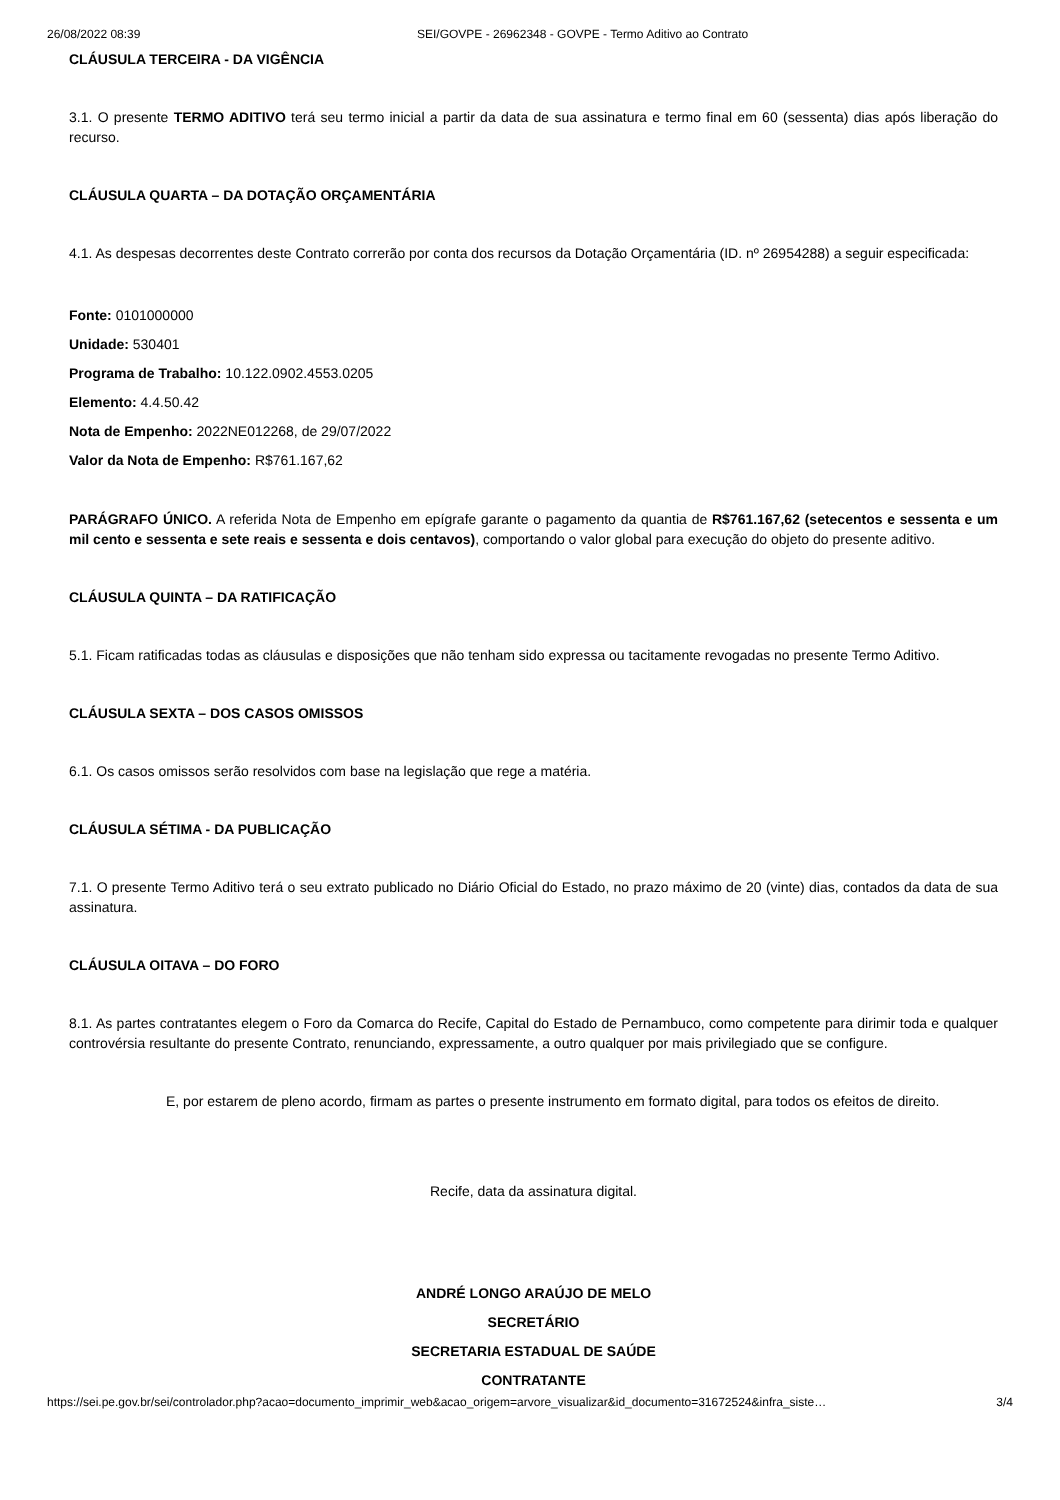26/08/2022 08:39 SEI/GOVPE - 26962348 - GOVPE - Termo Aditivo ao Contrato
CLÁUSULA TERCEIRA - DA VIGÊNCIA
3.1. O presente TERMO ADITIVO terá seu termo inicial a partir da data de sua assinatura e termo final em 60 (sessenta) dias após liberação do recurso.
CLÁUSULA QUARTA – DA DOTAÇÃO ORÇAMENTÁRIA
4.1. As despesas decorrentes deste Contrato correrão por conta dos recursos da Dotação Orçamentária (ID. nº 26954288) a seguir especificada:
Fonte: 0101000000
Unidade: 530401
Programa de Trabalho: 10.122.0902.4553.0205
Elemento: 4.4.50.42
Nota de Empenho: 2022NE012268, de 29/07/2022
Valor da Nota de Empenho: R$761.167,62
PARÁGRAFO ÚNICO. A referida Nota de Empenho em epígrafe garante o pagamento da quantia de R$761.167,62 (setecentos e sessenta e um mil cento e sessenta e sete reais e sessenta e dois centavos), comportando o valor global para execução do objeto do presente aditivo.
CLÁUSULA QUINTA – DA RATIFICAÇÃO
5.1. Ficam ratificadas todas as cláusulas e disposições que não tenham sido expressa ou tacitamente revogadas no presente Termo Aditivo.
CLÁUSULA SEXTA – DOS CASOS OMISSOS
6.1. Os casos omissos serão resolvidos com base na legislação que rege a matéria.
CLÁUSULA SÉTIMA - DA PUBLICAÇÃO
7.1. O presente Termo Aditivo terá o seu extrato publicado no Diário Oficial do Estado, no prazo máximo de 20 (vinte) dias, contados da data de sua assinatura.
CLÁUSULA OITAVA – DO FORO
8.1. As partes contratantes elegem o Foro da Comarca do Recife, Capital do Estado de Pernambuco, como competente para dirimir toda e qualquer controvérsia resultante do presente Contrato, renunciando, expressamente, a outro qualquer por mais privilegiado que se configure.
E, por estarem de pleno acordo, firmam as partes o presente instrumento em formato digital, para todos os efeitos de direito.
Recife, data da assinatura digital.
ANDRÉ LONGO ARAÚJO DE MELO
SECRETÁRIO
SECRETARIA ESTADUAL DE SAÚDE
CONTRATANTE
https://sei.pe.gov.br/sei/controlador.php?acao=documento_imprimir_web&acao_origem=arvore_visualizar&id_documento=31672524&infra_siste… 3/4